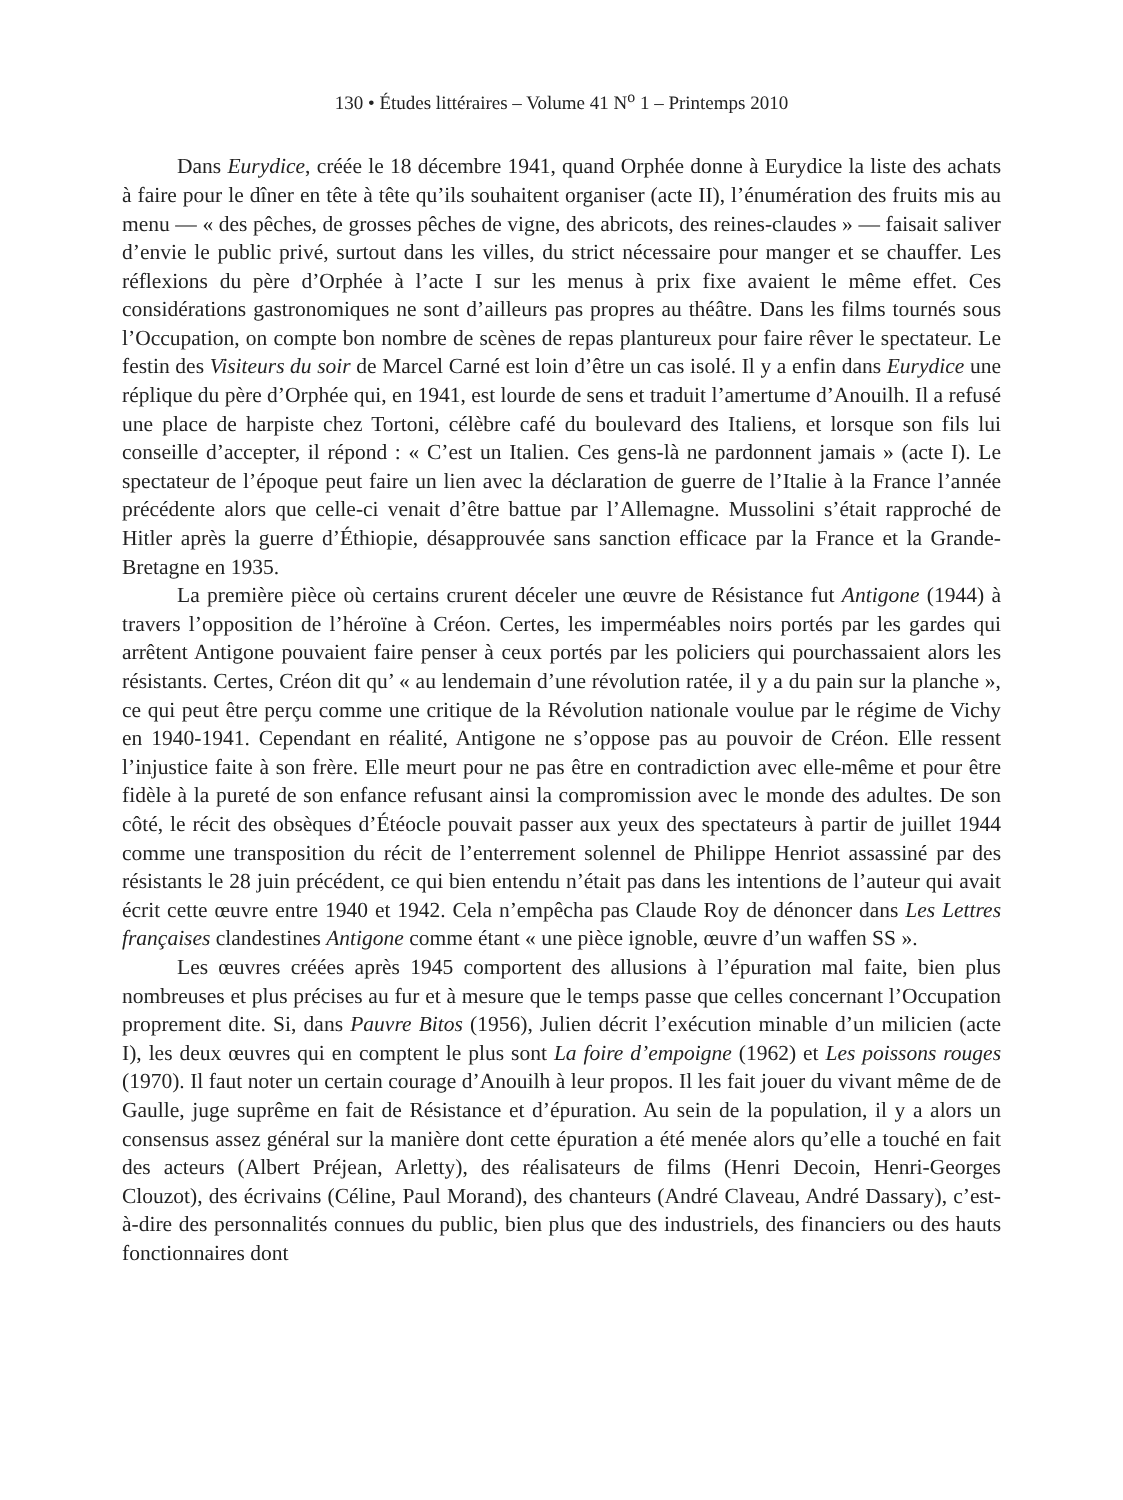130 • Études littéraires – Volume 41 N<sup>o</sup> 1 – Printemps 2010
Dans Eurydice, créée le 18 décembre 1941, quand Orphée donne à Eurydice la liste des achats à faire pour le dîner en tête à tête qu’ils souhaitent organiser (acte II), l’énumération des fruits mis au menu — « des pêches, de grosses pêches de vigne, des abricots, des reines-claudes » — faisait saliver d’envie le public privé, surtout dans les villes, du strict nécessaire pour manger et se chauffer. Les réflexions du père d’Orphée à l’acte I sur les menus à prix fixe avaient le même effet. Ces considérations gastronomiques ne sont d’ailleurs pas propres au théâtre. Dans les films tournés sous l’Occupation, on compte bon nombre de scènes de repas plantureux pour faire rêver le spectateur. Le festin des Visiteurs du soir de Marcel Carné est loin d’être un cas isolé. Il y a enfin dans Eurydice une réplique du père d’Orphée qui, en 1941, est lourde de sens et traduit l’amertume d’Anouilh. Il a refusé une place de harpiste chez Tortoni, célèbre café du boulevard des Italiens, et lorsque son fils lui conseille d’accepter, il répond : « C’est un Italien. Ces gens-là ne pardonnent jamais » (acte I). Le spectateur de l’époque peut faire un lien avec la déclaration de guerre de l’Italie à la France l’année précédente alors que celle-ci venait d’être battue par l’Allemagne. Mussolini s’était rapproché de Hitler après la guerre d’Éthiopie, désapprouvée sans sanction efficace par la France et la Grande-Bretagne en 1935.
La première pièce où certains crurent déceler une œuvre de Résistance fut Antigone (1944) à travers l’opposition de l’héroïne à Créon. Certes, les imperméables noirs portés par les gardes qui arrêtent Antigone pouvaient faire penser à ceux portés par les policiers qui pourchassaient alors les résistants. Certes, Créon dit qu’ « au lendemain d’une révolution ratée, il y a du pain sur la planche », ce qui peut être perçu comme une critique de la Révolution nationale voulue par le régime de Vichy en 1940-1941. Cependant en réalité, Antigone ne s’oppose pas au pouvoir de Créon. Elle ressent l’injustice faite à son frère. Elle meurt pour ne pas être en contradiction avec elle-même et pour être fidèle à la pureté de son enfance refusant ainsi la compromission avec le monde des adultes. De son côté, le récit des obsèques d’Étéocle pouvait passer aux yeux des spectateurs à partir de juillet 1944 comme une transposition du récit de l’enterrement solennel de Philippe Henriot assassiné par des résistants le 28 juin précédent, ce qui bien entendu n’était pas dans les intentions de l’auteur qui avait écrit cette œuvre entre 1940 et 1942. Cela n’empêcha pas Claude Roy de dénoncer dans Les Lettres françaises clandestines Antigone comme étant « une pièce ignoble, œuvre d’un waffen SS ».
Les œuvres créées après 1945 comportent des allusions à l’épuration mal faite, bien plus nombreuses et plus précises au fur et à mesure que le temps passe que celles concernant l’Occupation proprement dite. Si, dans Pauvre Bitos (1956), Julien décrit l’exécution minable d’un milicien (acte I), les deux œuvres qui en comptent le plus sont La foire d’empoigne (1962) et Les poissons rouges (1970). Il faut noter un certain courage d’Anouilh à leur propos. Il les fait jouer du vivant même de de Gaulle, juge suprême en fait de Résistance et d’épuration. Au sein de la population, il y a alors un consensus assez général sur la manière dont cette épuration a été menée alors qu’elle a touché en fait des acteurs (Albert Préjean, Arletty), des réalisateurs de films (Henri Decoin, Henri-Georges Clouzot), des écrivains (Céline, Paul Morand), des chanteurs (André Claveau, André Dassary), c’est-à-dire des personnalités connues du public, bien plus que des industriels, des financiers ou des hauts fonctionnaires dont